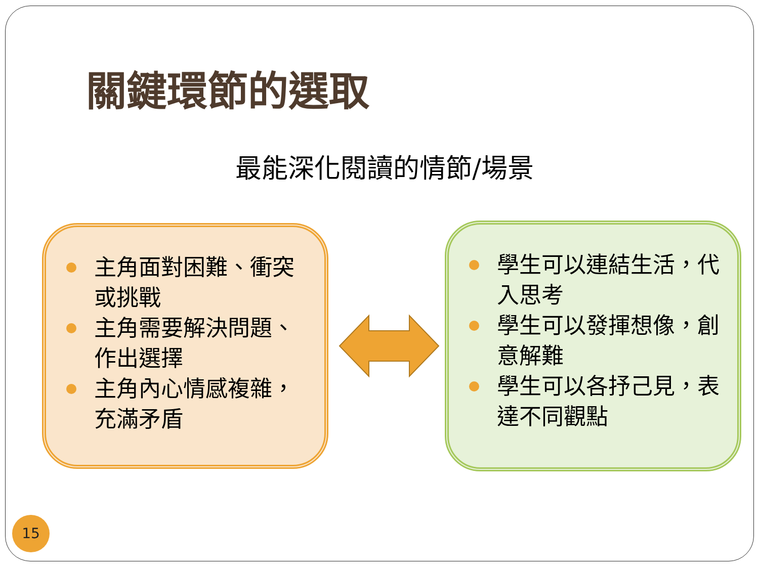關鍵環節的選取
最能深化閱讀的情節/場景
主角面對困難、衝突或挑戰
主角需要解決問題、作出選擇
主角內心情感複雜，充滿矛盾
學生可以連結生活，代入思考
學生可以發揮想像，創意解難
學生可以各抒己見，表達不同觀點
15